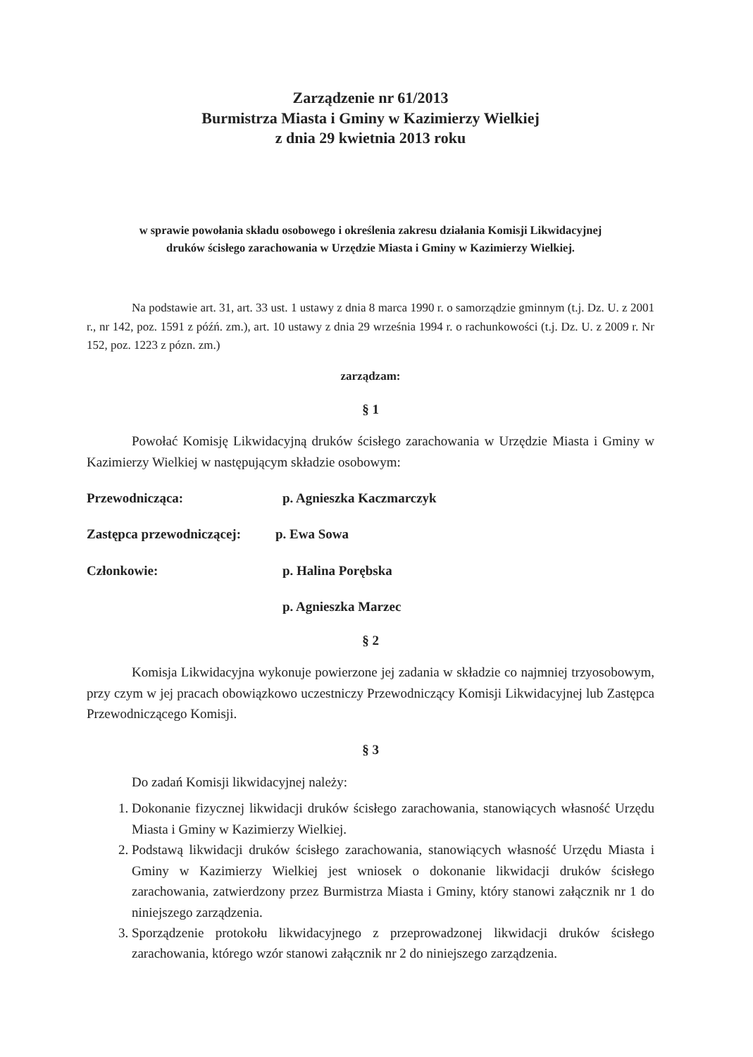Zarządzenie nr 61/2013
Burmistrza Miasta i Gminy w Kazimierzy Wielkiej
z dnia 29 kwietnia 2013 roku
w sprawie powołania składu osobowego i określenia zakresu działania Komisji Likwidacyjnej
druków ścisłego zarachowania w Urzędzie Miasta i Gminy w Kazimierzy Wielkiej.
Na podstawie art. 31, art. 33 ust. 1 ustawy z dnia 8 marca 1990 r. o samorządzie gminnym (t.j. Dz. U. z 2001 r., nr 142, poz. 1591 z późń. zm.), art. 10 ustawy z dnia 29 września 1994 r. o rachunkowości (t.j. Dz. U. z 2009 r. Nr 152, poz. 1223 z pózn. zm.)
zarządzam:
§ 1
Powołać Komisję Likwidacyjną druków ścisłego zarachowania w Urzędzie Miasta i Gminy w Kazimierzy Wielkiej w następującym składzie osobowym:
Przewodnicząca: p. Agnieszka Kaczmarczyk
Zastępca przewodniczącej: p. Ewa Sowa
Członkowie: p. Halina Porębska
p. Agnieszka Marzec
§ 2
Komisja Likwidacyjna wykonuje powierzone jej zadania w składzie co najmniej trzyosobowym, przy czym w jej pracach obowiązkowo uczestniczy Przewodniczący Komisji Likwidacyjnej lub Zastępca Przewodniczącego Komisji.
§ 3
Do zadań Komisji likwidacyjnej należy:
1. Dokonanie fizycznej likwidacji druków ścisłego zarachowania, stanowiących własność Urzędu Miasta i Gminy w Kazimierzy Wielkiej.
2. Podstawą likwidacji druków ścisłego zarachowania, stanowiących własność Urzędu Miasta i Gminy w Kazimierzy Wielkiej jest wniosek o dokonanie likwidacji druków ścisłego zarachowania, zatwierdzony przez Burmistrza Miasta i Gminy, który stanowi załącznik nr 1 do niniejszego zarządzenia.
3. Sporządzenie protokołu likwidacyjnego z przeprowadzonej likwidacji druków ścisłego zarachowania, którego wzór stanowi załącznik nr 2 do niniejszego zarządzenia.